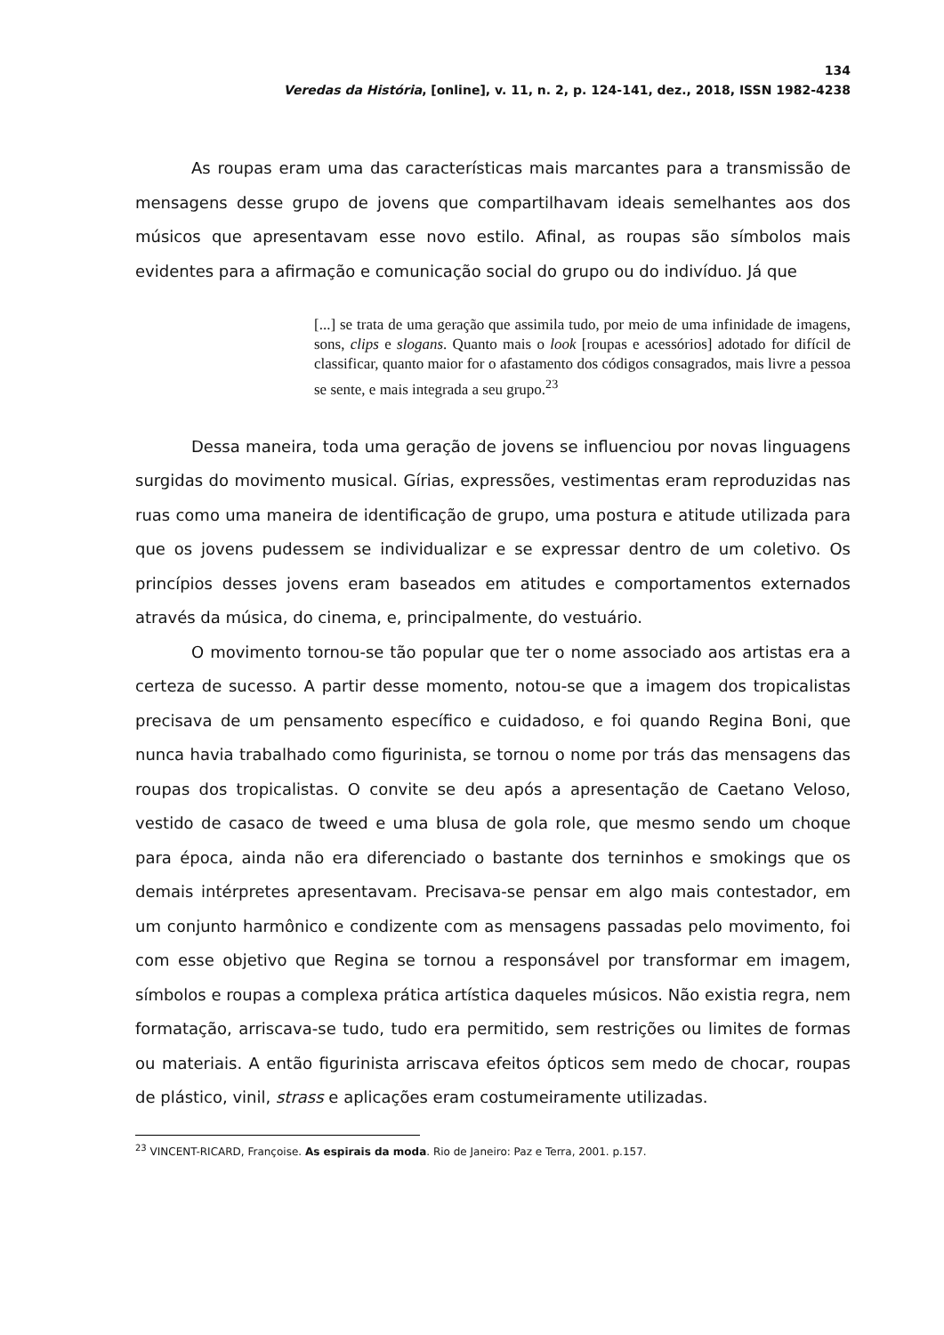134
Veredas da História, [online], v. 11, n. 2, p. 124-141, dez., 2018, ISSN 1982-4238
As roupas eram uma das características mais marcantes para a transmissão de mensagens desse grupo de jovens que compartilhavam ideais semelhantes aos dos músicos que apresentavam esse novo estilo. Afinal, as roupas são símbolos mais evidentes para a afirmação e comunicação social do grupo ou do indivíduo. Já que
[...] se trata de uma geração que assimila tudo, por meio de uma infinidade de imagens, sons, clips e slogans. Quanto mais o look [roupas e acessórios] adotado for difícil de classificar, quanto maior for o afastamento dos códigos consagrados, mais livre a pessoa se sente, e mais integrada a seu grupo.<sup>23</sup>
Dessa maneira, toda uma geração de jovens se influenciou por novas linguagens surgidas do movimento musical. Gírias, expressões, vestimentas eram reproduzidas nas ruas como uma maneira de identificação de grupo, uma postura e atitude utilizada para que os jovens pudessem se individualizar e se expressar dentro de um coletivo. Os princípios desses jovens eram baseados em atitudes e comportamentos externados através da música, do cinema, e, principalmente, do vestuário.
O movimento tornou-se tão popular que ter o nome associado aos artistas era a certeza de sucesso. A partir desse momento, notou-se que a imagem dos tropicalistas precisava de um pensamento específico e cuidadoso, e foi quando Regina Boni, que nunca havia trabalhado como figurinista, se tornou o nome por trás das mensagens das roupas dos tropicalistas. O convite se deu após a apresentação de Caetano Veloso, vestido de casaco de tweed e uma blusa de gola role, que mesmo sendo um choque para época, ainda não era diferenciado o bastante dos terninhos e smokings que os demais intérpretes apresentavam. Precisava-se pensar em algo mais contestador, em um conjunto harmônico e condizente com as mensagens passadas pelo movimento, foi com esse objetivo que Regina se tornou a responsável por transformar em imagem, símbolos e roupas a complexa prática artística daqueles músicos. Não existia regra, nem formatação, arriscava-se tudo, tudo era permitido, sem restrições ou limites de formas ou materiais. A então figurinista arriscava efeitos ópticos sem medo de chocar, roupas de plástico, vinil, strass e aplicações eram costumeiramente utilizadas.
<sup>23</sup> VINCENT-RICARD, Françoise. As espirais da moda. Rio de Janeiro: Paz e Terra, 2001. p.157.